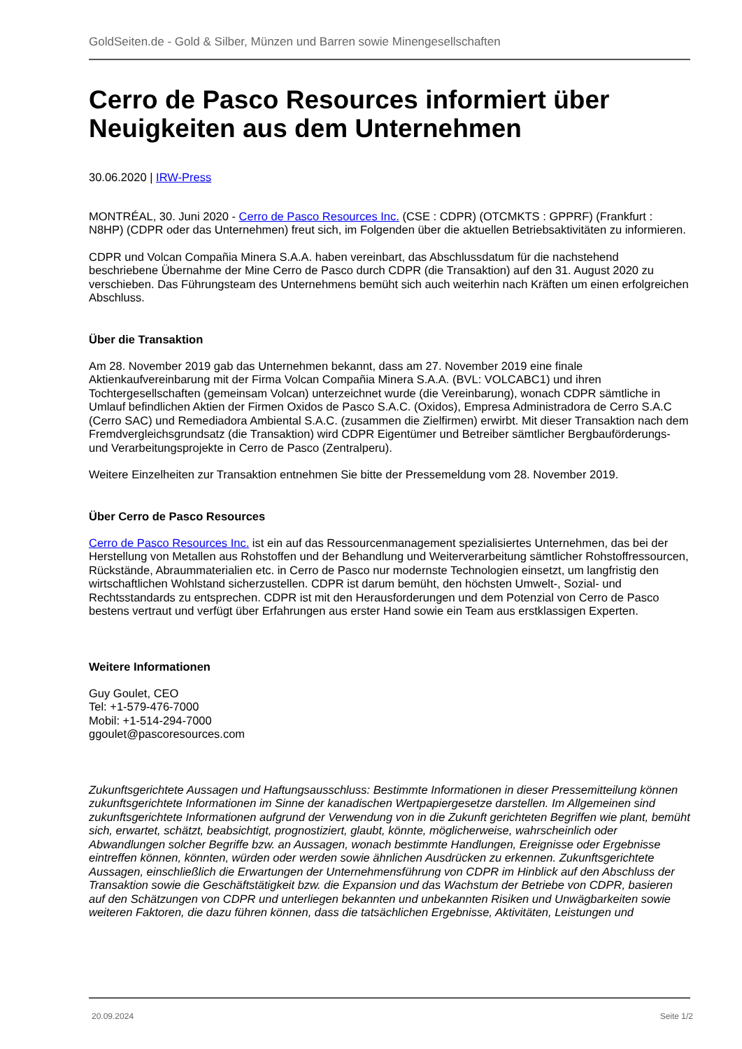GoldSeiten.de - Gold & Silber, Münzen und Barren sowie Minengesellschaften
Cerro de Pasco Resources informiert über Neuigkeiten aus dem Unternehmen
30.06.2020 | IRW-Press
MONTRÉAL, 30. Juni 2020 - Cerro de Pasco Resources Inc. (CSE : CDPR) (OTCMKTS : GPPRF) (Frankfurt : N8HP) (CDPR oder das Unternehmen) freut sich, im Folgenden über die aktuellen Betriebsaktivitäten zu informieren.
CDPR und Volcan Compañia Minera S.A.A. haben vereinbart, das Abschlussdatum für die nachstehend beschriebene Übernahme der Mine Cerro de Pasco durch CDPR (die Transaktion) auf den 31. August 2020 zu verschieben. Das Führungsteam des Unternehmens bemüht sich auch weiterhin nach Kräften um einen erfolgreichen Abschluss.
Über die Transaktion
Am 28. November 2019 gab das Unternehmen bekannt, dass am 27. November 2019 eine finale Aktienkaufvereinbarung mit der Firma Volcan Compañia Minera S.A.A. (BVL: VOLCABC1) und ihren Tochtergesellschaften (gemeinsam Volcan) unterzeichnet wurde (die Vereinbarung), wonach CDPR sämtliche in Umlauf befindlichen Aktien der Firmen Oxidos de Pasco S.A.C. (Oxidos), Empresa Administradora de Cerro S.A.C (Cerro SAC) und Remediadora Ambiental S.A.C. (zusammen die Zielfirmen) erwirbt. Mit dieser Transaktion nach dem Fremdvergleichsgrundsatz (die Transaktion) wird CDPR Eigentümer und Betreiber sämtlicher Bergbauförderungs- und Verarbeitungsprojekte in Cerro de Pasco (Zentralperu).
Weitere Einzelheiten zur Transaktion entnehmen Sie bitte der Pressemeldung vom 28. November 2019.
Über Cerro de Pasco Resources
Cerro de Pasco Resources Inc. ist ein auf das Ressourcenmanagement spezialisiertes Unternehmen, das bei der Herstellung von Metallen aus Rohstoffen und der Behandlung und Weiterverarbeitung sämtlicher Rohstoffressourcen, Rückstände, Abraummaterialien etc. in Cerro de Pasco nur modernste Technologien einsetzt, um langfristig den wirtschaftlichen Wohlstand sicherzustellen. CDPR ist darum bemüht, den höchsten Umwelt-, Sozial- und Rechtsstandards zu entsprechen. CDPR ist mit den Herausforderungen und dem Potenzial von Cerro de Pasco bestens vertraut und verfügt über Erfahrungen aus erster Hand sowie ein Team aus erstklassigen Experten.
Weitere Informationen
Guy Goulet, CEO
Tel: +1-579-476-7000
Mobil: +1-514-294-7000
ggoulet@pascoresources.com
Zukunftsgerichtete Aussagen und Haftungsausschluss: Bestimmte Informationen in dieser Pressemitteilung können zukunftsgerichtete Informationen im Sinne der kanadischen Wertpapiergesetze darstellen. Im Allgemeinen sind zukunftsgerichtete Informationen aufgrund der Verwendung von in die Zukunft gerichteten Begriffen wie plant, bemüht sich, erwartet, schätzt, beabsichtigt, prognostiziert, glaubt, könnte, möglicherweise, wahrscheinlich oder Abwandlungen solcher Begriffe bzw. an Aussagen, wonach bestimmte Handlungen, Ereignisse oder Ergebnisse eintreffen können, könnten, würden oder werden sowie ähnlichen Ausdrücken zu erkennen. Zukunftsgerichtete Aussagen, einschließlich die Erwartungen der Unternehmensführung von CDPR im Hinblick auf den Abschluss der Transaktion sowie die Geschäftstätigkeit bzw. die Expansion und das Wachstum der Betriebe von CDPR, basieren auf den Schätzungen von CDPR und unterliegen bekannten und unbekannten Risiken und Unwägbarkeiten sowie weiteren Faktoren, die dazu führen können, dass die tatsächlichen Ergebnisse, Aktivitäten, Leistungen und
20.09.2024 Seite 1/2